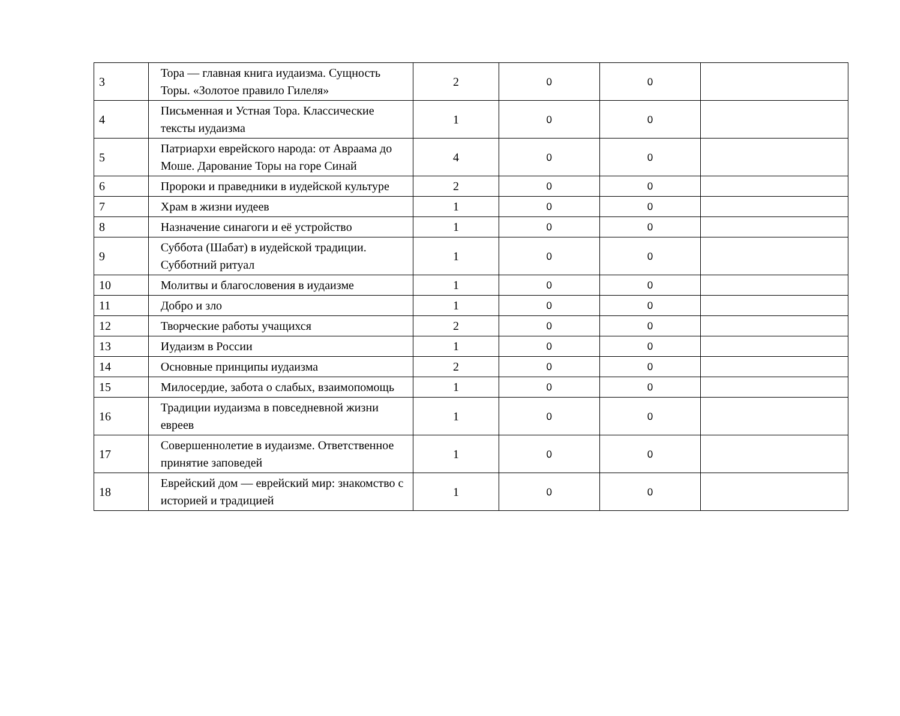| 3 | Тора — главная книга иудаизма. Сущность Торы. «Золотое правило Гилеля» | 2 | 0 | 0 | |
| 4 | Письменная и Устная Тора. Классические тексты иудаизма | 1 | 0 | 0 | |
| 5 | Патриархи еврейского народа: от Авраама до Моше. Дарование Торы на горе Синай | 4 | 0 | 0 | |
| 6 | Пророки и праведники в иудейской культуре | 2 | 0 | 0 | |
| 7 | Храм в жизни иудеев | 1 | 0 | 0 | |
| 8 | Назначение синагоги и её устройство | 1 | 0 | 0 | |
| 9 | Суббота (Шабат) в иудейской традиции. Субботний ритуал | 1 | 0 | 0 | |
| 10 | Молитвы и благословения в иудаизме | 1 | 0 | 0 | |
| 11 | Добро и зло | 1 | 0 | 0 | |
| 12 | Творческие работы учащихся | 2 | 0 | 0 | |
| 13 | Иудаизм в России | 1 | 0 | 0 | |
| 14 | Основные принципы иудаизма | 2 | 0 | 0 | |
| 15 | Милосердие, забота о слабых, взаимопомощь | 1 | 0 | 0 | |
| 16 | Традиции иудаизма в повседневной жизни евреев | 1 | 0 | 0 | |
| 17 | Совершеннолетие в иудаизме. Ответственное принятие заповедей | 1 | 0 | 0 | |
| 18 | Еврейский дом — еврейский мир: знакомство с историей и традицией | 1 | 0 | 0 | |